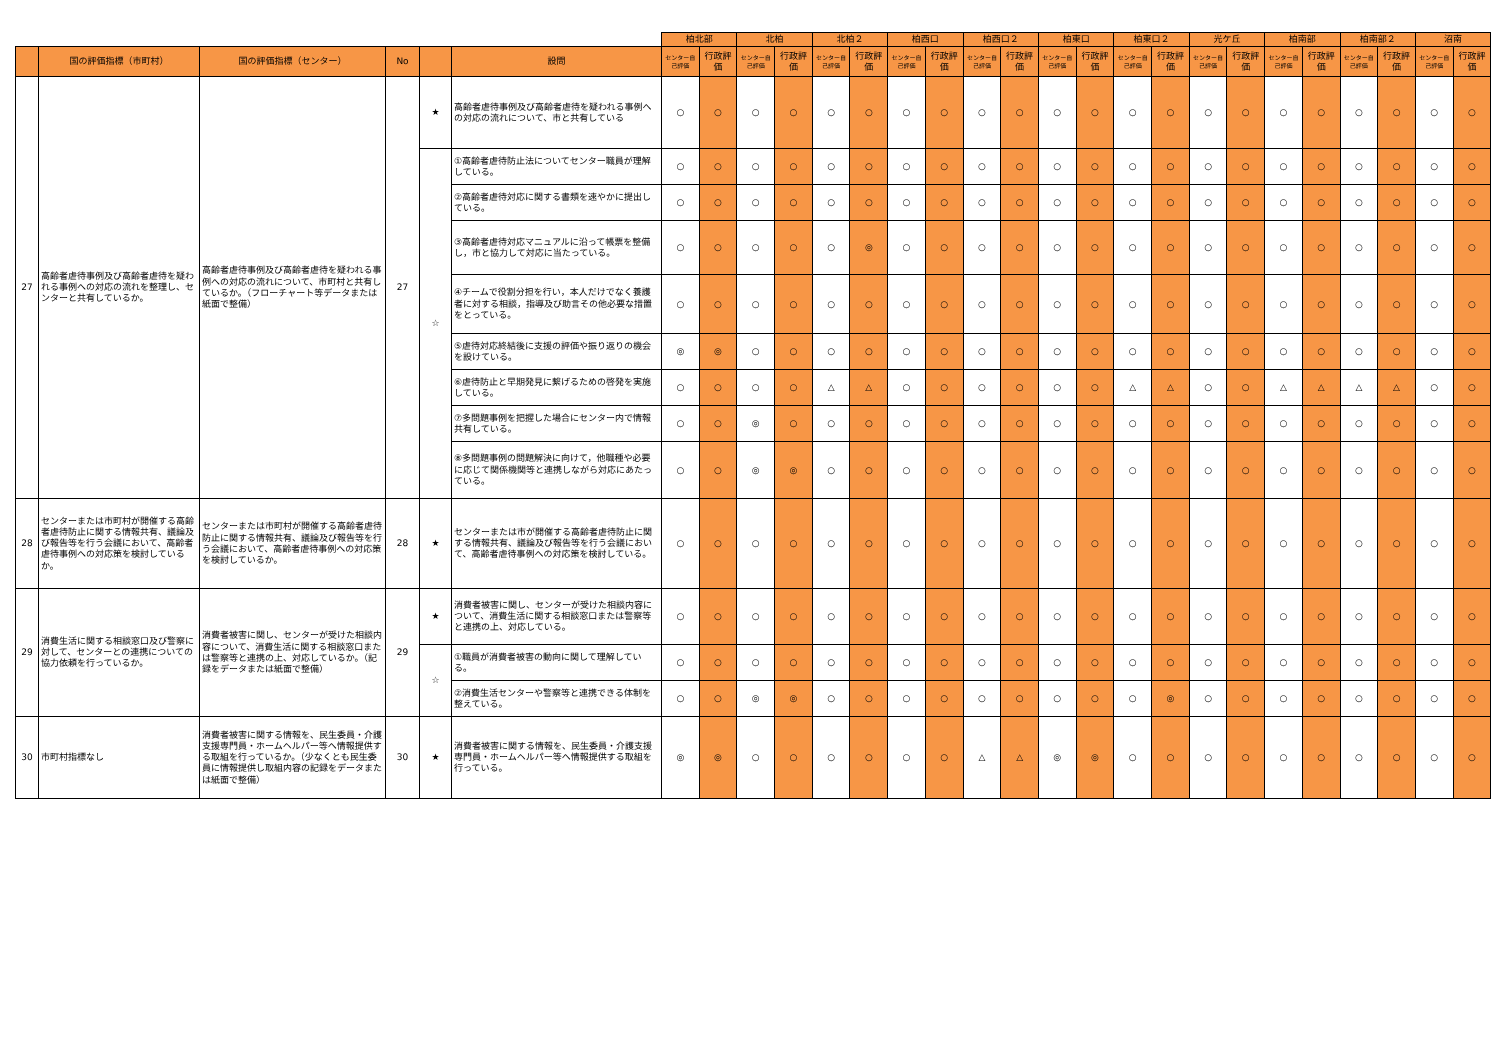| | | | | | | 柏北部 | | 北柏 | | 北柏２ | | 柏西口 | | 柏西口２ | | 柏東口 | | 柏東口２ | | 光ケ丘 | | 柏南部 | | 柏南部２ | | 沼南 | |
| | 国の評価指標（市町村） | 国の評価指標（センター） | No | | 設問 | センター自己評価 | 行政評価 | センター自己評価 | 行政評価 | センター自己評価 | 行政評価 | センター自己評価 | 行政評価 | センター自己評価 | 行政評価 | センター自己評価 | 行政評価 | センター自己評価 | 行政評価 | センター自己評価 | 行政評価 | センター自己評価 | 行政評価 | センター自己評価 | 行政評価 | センター自己評価 | 行政評価 |
| 27 | 高齢者虐待事例及び高齢者虐待を疑われる事例への対応の流れを整理し、センターと共有しているか。 | 高齢者虐待事例及び高齢者虐待を疑われる事例への対応の流れについて、市町村と共有しているか。（フローチャート等データまたは紙面で整備） | 27 | ★ | 高齢者虐待事例及び高齢者虐待を疑われる事例への対応の流れについて、市と共有している | ○ | ○ | ○ | ○ | ○ | ○ | ○ | ○ | ○ | ○ | ○ | ○ | ○ | ○ | ○ | ○ | ○ | ○ | ○ | ○ | ○ | ○ |
| | | | | ☆ | ①高齢者虐待防止法についてセンター職員が理解している。 | ○ | ○ | ○ | ○ | ○ | ○ | ○ | ○ | ○ | ○ | ○ | ○ | ○ | ○ | ○ | ○ | ○ | ○ | ○ | ○ | ○ | ○ |
| | | | | | ②高齢者虐待対応に関する書類を速やかに提出している。 | ○ | ○ | ○ | ○ | ○ | ○ | ○ | ○ | ○ | ○ | ○ | ○ | ○ | ○ | ○ | ○ | ○ | ○ | ○ | ○ | ○ | ○ |
| | | | | | ③高齢者虐待対応マニュアルに沿って帳票を整備し，市と協力して対応に当たっている。 | ○ | ○ | ○ | ○ | ○ | ◎ | ○ | ○ | ○ | ○ | ○ | ○ | ○ | ○ | ○ | ○ | ○ | ○ | ○ | ○ | ○ | ○ |
| | | | | | ④チームで役割分担を行い，本人だけでなく養護者に対する相談，指導及び助言その他必要な措置をとっている。 | ○ | ○ | ○ | ○ | ○ | ○ | ○ | ○ | ○ | ○ | ○ | ○ | ○ | ○ | ○ | ○ | ○ | ○ | ○ | ○ | ○ | ○ |
| | | | | | ⑤虐待対応終結後に支援の評価や振り返りの機会を設けている。 | ◎ | ◎ | ○ | ○ | ○ | ○ | ○ | ○ | ○ | ○ | ○ | ○ | ○ | ○ | ○ | ○ | ○ | ○ | ○ | ○ | ○ | ○ |
| | | | | | ⑥虐待防止と早期発見に繋げるための啓発を実施している。 | ○ | ○ | ○ | ○ | △ | △ | ○ | ○ | ○ | ○ | ○ | ○ | △ | △ | ○ | ○ | △ | △ | △ | △ | ○ | ○ |
| | | | | | ⑦多問題事例を把握した場合にセンター内で情報共有している。 | ○ | ○ | ◎ | ○ | ○ | ○ | ○ | ○ | ○ | ○ | ○ | ○ | ○ | ○ | ○ | ○ | ○ | ○ | ○ | ○ | ○ | ○ |
| | | | | | ⑧多問題事例の問題解決に向けて，他職種や必要に応じて関係機関等と連携しながら対応にあたっている。 | ○ | ○ | ◎ | ◎ | ○ | ○ | ○ | ○ | ○ | ○ | ○ | ○ | ○ | ○ | ○ | ○ | ○ | ○ | ○ | ○ | ○ | ○ |
| 28 | センターまたは市町村が開催する高齢者虐待防止に関する情報共有、議論及び報告等を行う会議において、高齢者虐待事例への対応策を検討しているか。 | センターまたは市町村が開催する高齢者虐待防止に関する情報共有、議論及び報告等を行う会議において、高齢者虐待事例への対応策を検討しているか。 | 28 | ★ | センターまたは市が開催する高齢者虐待防止に関する情報共有、議論及び報告等を行う会議において、高齢者虐待事例への対応策を検討している。 | ○ | ○ | ○ | ○ | ○ | ○ | ○ | ○ | ○ | ○ | ○ | ○ | ○ | ○ | ○ | ○ | ○ | ○ | ○ | ○ | ○ | ○ |
| 29 | 消費生活に関する相談窓口及び警察に対して、センターとの連携についての協力依頼を行っているか。 | 消費者被害に関し、センターが受けた相談内容について、消費生活に関する相談窓口または警察等と連携の上、対応しているか。（記録をデータまたは紙面で整備） | 29 | ★ | 消費者被害に関し、センターが受けた相談内容について、消費生活に関する相談窓口または警察等と連携の上、対応している。 | ○ | ○ | ○ | ○ | ○ | ○ | ○ | ○ | ○ | ○ | ○ | ○ | ○ | ○ | ○ | ○ | ○ | ○ | ○ | ○ | ○ | ○ |
| | | | | ☆ | ①職員が消費者被害の動向に関して理解している。 | ○ | ○ | ○ | ○ | ○ | ○ | ○ | ○ | ○ | ○ | ○ | ○ | ○ | ○ | ○ | ○ | ○ | ○ | ○ | ○ | ○ | ○ |
| | | | | | ②消費生活センターや警察等と連携できる体制を整えている。 | ○ | ○ | ◎ | ◎ | ○ | ○ | ○ | ○ | ○ | ○ | ○ | ○ | ○ | ◎ | ○ | ○ | ○ | ○ | ○ | ○ | ○ | ○ |
| 30 | 市町村指標なし | 消費者被害に関する情報を、民生委員・介護支援専門員・ホームヘルパー等へ情報提供する取組を行っているか。（少なくとも民生委員に情報提供し取組内容の記録をデータまたは紙面で整備） | 30 | ★ | 消費者被害に関する情報を、民生委員・介護支援専門員・ホームヘルパー等へ情報提供する取組を行っている。 | ◎ | ◎ | ○ | ○ | ○ | ○ | ○ | ○ | △ | △ | ◎ | ◎ | ○ | ○ | ○ | ○ | ○ | ○ | ○ | ○ | ○ | ○ |